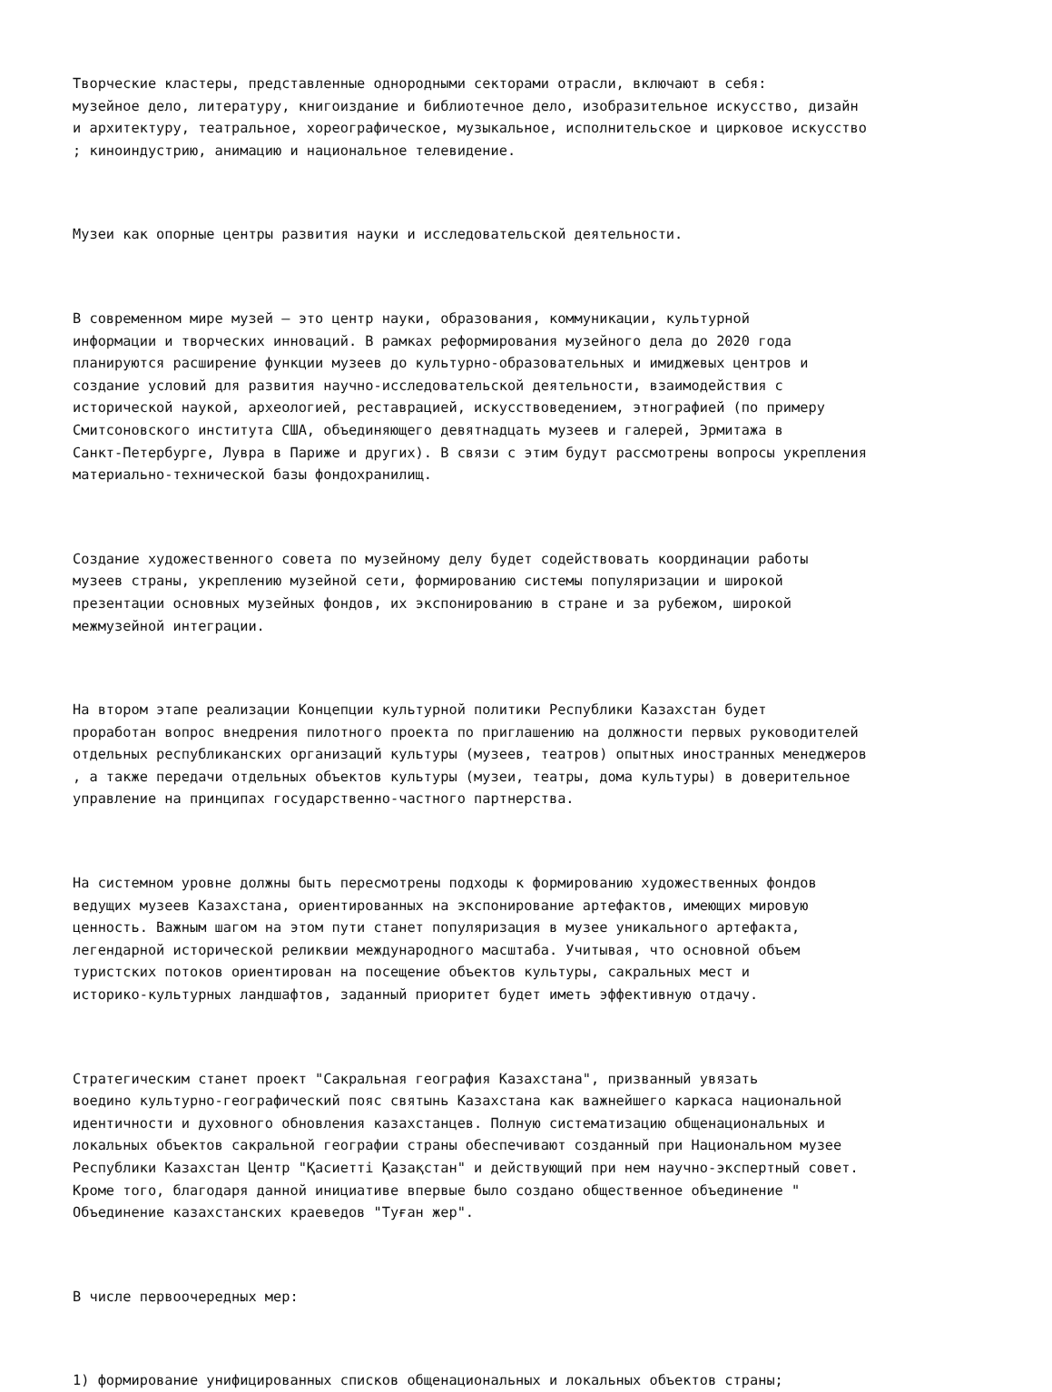Творческие кластеры, представленные однородными секторами отрасли, включают в себя: музейное дело, литературу, книгоиздание и библиотечное дело, изобразительное искусство, дизайн и архитектуру, театральное, хореографическое, музыкальное, исполнительское и цирковое искусство ; киноиндустрию, анимацию и национальное телевидение.
Музеи как опорные центры развития науки и исследовательской деятельности.
В современном мире музей – это центр науки, образования, коммуникации, культурной информации и творческих инноваций. В рамках реформирования музейного дела до 2020 года планируются расширение функции музеев до культурно-образовательных и имиджевых центров и создание условий для развития научно-исследовательской деятельности, взаимодействия с исторической наукой, археологией, реставрацией, искусствоведением, этнографией (по примеру Смитсоновского института США, объединяющего девятнадцать музеев и галерей, Эрмитажа в Санкт-Петербурге, Лувра в Париже и других). В связи с этим будут рассмотрены вопросы укрепления материально-технической базы фондохранилищ.
Создание художественного совета по музейному делу будет содействовать координации работы музеев страны, укреплению музейной сети, формированию системы популяризации и широкой презентации основных музейных фондов, их экспонированию в стране и за рубежом, широкой межмузейной интеграции.
На втором этапе реализации Концепции культурной политики Республики Казахстан будет проработан вопрос внедрения пилотного проекта по приглашению на должности первых руководителей отдельных республиканских организаций культуры (музеев, театров) опытных иностранных менеджеров , а также передачи отдельных объектов культуры (музеи, театры, дома культуры) в доверительное управление на принципах государственно-частного партнерства.
На системном уровне должны быть пересмотрены подходы к формированию художественных фондов ведущих музеев Казахстана, ориентированных на экспонирование артефактов, имеющих мировую ценность. Важным шагом на этом пути станет популяризация в музее уникального артефакта, легендарной исторической реликвии международного масштаба. Учитывая, что основной объем туристских потоков ориентирован на посещение объектов культуры, сакральных мест и историко-культурных ландшафтов, заданный приоритет будет иметь эффективную отдачу.
Стратегическим станет проект "Сакральная география Казахстана", призванный увязать воедино культурно-географический пояс святынь Казахстана как важнейшего каркаса национальной идентичности и духовного обновления казахстанцев. Полную систематизацию общенациональных и локальных объектов сакральной географии страны обеспечивают созданный при Национальном музее Республики Казахстан Центр "Қасиетті Қазақстан" и действующий при нем научно-экспертный совет. Кроме того, благодаря данной инициативе впервые было создано общественное объединение " Объединение казахстанских краеведов "Туған жер".
В числе первоочередных мер:
1) формирование унифицированных списков общенациональных и локальных объектов страны;